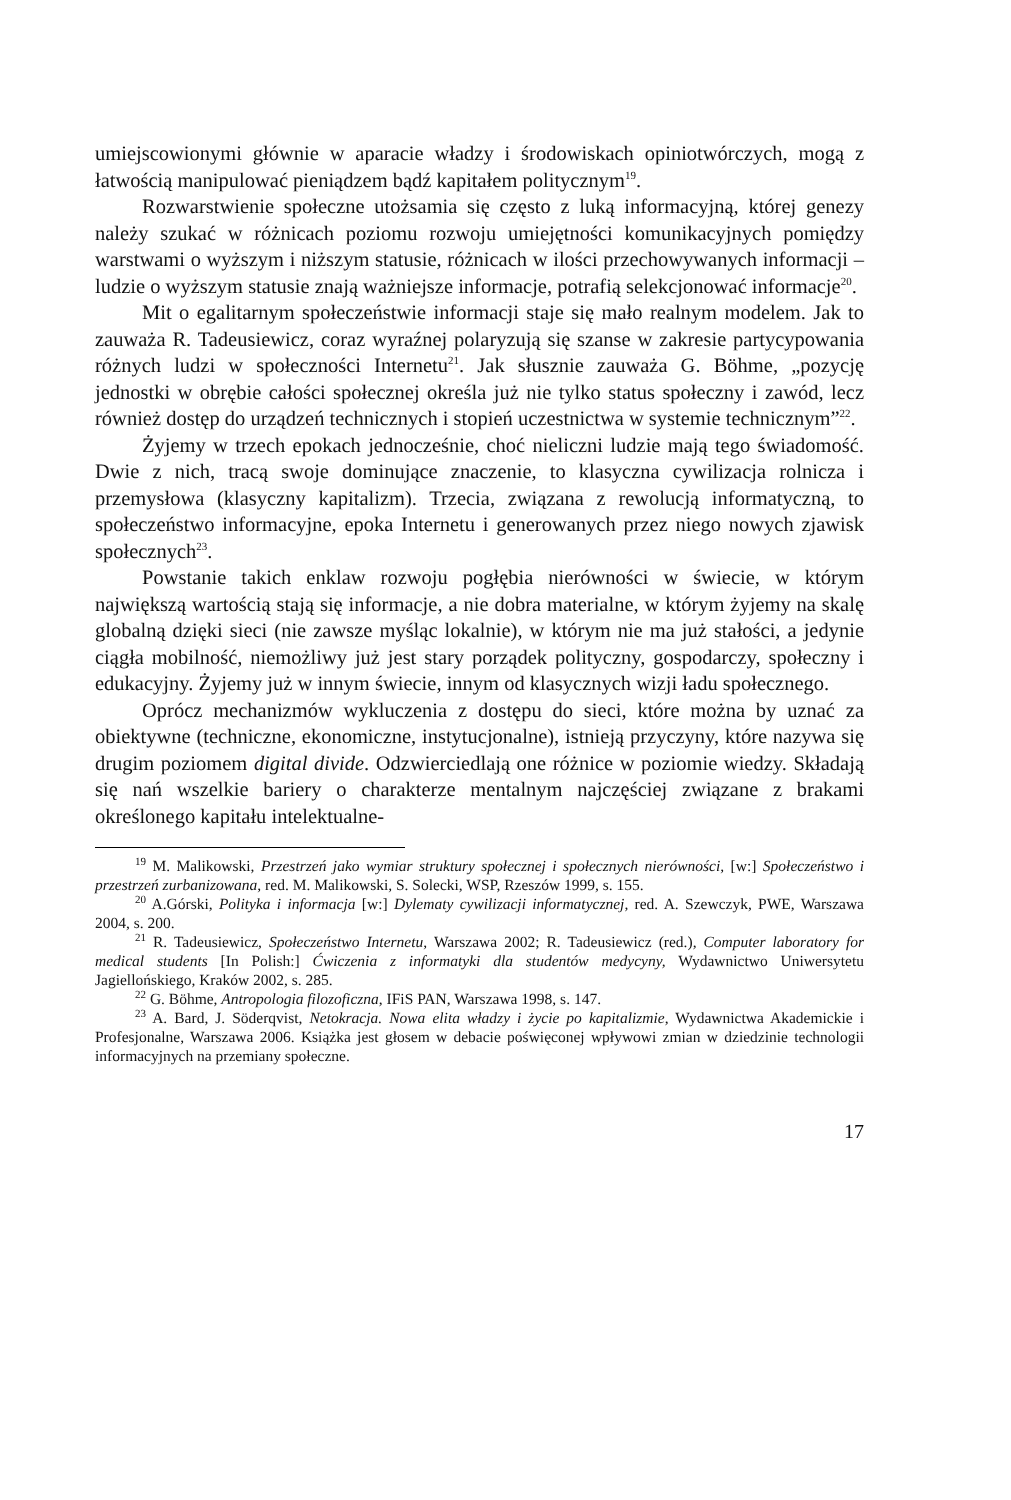umiejscowionymi głównie w aparacie władzy i środowiskach opiniotwórczych, mogą z łatwością manipulować pieniądzem bądź kapitałem politycznym<sup>19</sup>.
Rozwarstwienie społeczne utożsamia się często z luką informacyjną, której genezy należy szukać w różnicach poziomu rozwoju umiejętności komunikacyjnych pomiędzy warstwami o wyższym i niższym statusie, różnicach w ilości przechowywanych informacji – ludzie o wyższym statusie znają ważniejsze informacje, potrafią selekcjonować informacje<sup>20</sup>.
Mit o egalitarnym społeczeństwie informacji staje się mało realnym modelem. Jak to zauważa R. Tadeusiewicz, coraz wyraźnej polaryzują się szanse w zakresie partycypowania różnych ludzi w społeczności Internetu<sup>21</sup>. Jak słusznie zauważa G. Böhme, „pozycję jednostki w obrębie całości społecznej określa już nie tylko status społeczny i zawód, lecz również dostęp do urządzeń technicznych i stopień uczestnictwa w systemie technicznym”<sup>22</sup>.
Żyjemy w trzech epokach jednocześnie, choć nieliczni ludzie mają tego świadomość. Dwie z nich, tracą swoje dominujące znaczenie, to klasyczna cywilizacja rolnicza i przemysłowa (klasyczny kapitalizm). Trzecia, związana z rewolucją informatyczną, to społeczeństwo informacyjne, epoka Internetu i generowanych przez niego nowych zjawisk społecznych<sup>23</sup>.
Powstanie takich enklaw rozwoju pogłębia nierówności w świecie, w którym największą wartością stają się informacje, a nie dobra materialne, w którym żyjemy na skalę globalną dzięki sieci (nie zawsze myśląc lokalnie), w którym nie ma już stałości, a jedynie ciągła mobilność, niemożliwy już jest stary porządek polityczny, gospodarczy, społeczny i edukacyjny. Żyjemy już w innym świecie, innym od klasycznych wizji ładu społecznego.
Oprócz mechanizmów wykluczenia z dostępu do sieci, które można by uznać za obiektywne (techniczne, ekonomiczne, instytucjonalne), istnieją przyczyny, które nazywa się drugim poziomem digital divide. Odzwierciedlają one różnice w poziomie wiedzy. Składają się nań wszelkie bariery o charakterze mentalnym najczęściej związane z brakami określonego kapitału intelektualne-
<sup>19</sup> M. Malikowski, Przestrzeń jako wymiar struktury społecznej i społecznych nierówności, [w:] Społeczeństwo i przestrzeń zurbanizowana, red. M. Malikowski, S. Solecki, WSP, Rzeszów 1999, s. 155.
<sup>20</sup> A.Górski, Polityka i informacja [w:] Dylematy cywilizacji informatycznej, red. A. Szewczyk, PWE, Warszawa 2004, s. 200.
<sup>21</sup> R. Tadeusiewicz, Społeczeństwo Internetu, Warszawa 2002; R. Tadeusiewicz (red.), Computer laboratory for medical students [In Polish:] Ćwiczenia z informatyki dla studentów medycyny, Wydawnictwo Uniwersytetu Jagiellońskiego, Kraków 2002, s. 285.
<sup>22</sup> G. Böhme, Antropologia filozoficzna, IFiS PAN, Warszawa 1998, s. 147.
<sup>23</sup> A. Bard, J. Söderqvist, Netokracja. Nowa elita władzy i życie po kapitalizmie, Wydawnictwa Akademickie i Profesjonalne, Warszawa 2006. Książka jest głosem w debacie poświęconej wpływowi zmian w dziedzinie technologii informacyjnych na przemiany społeczne.
17